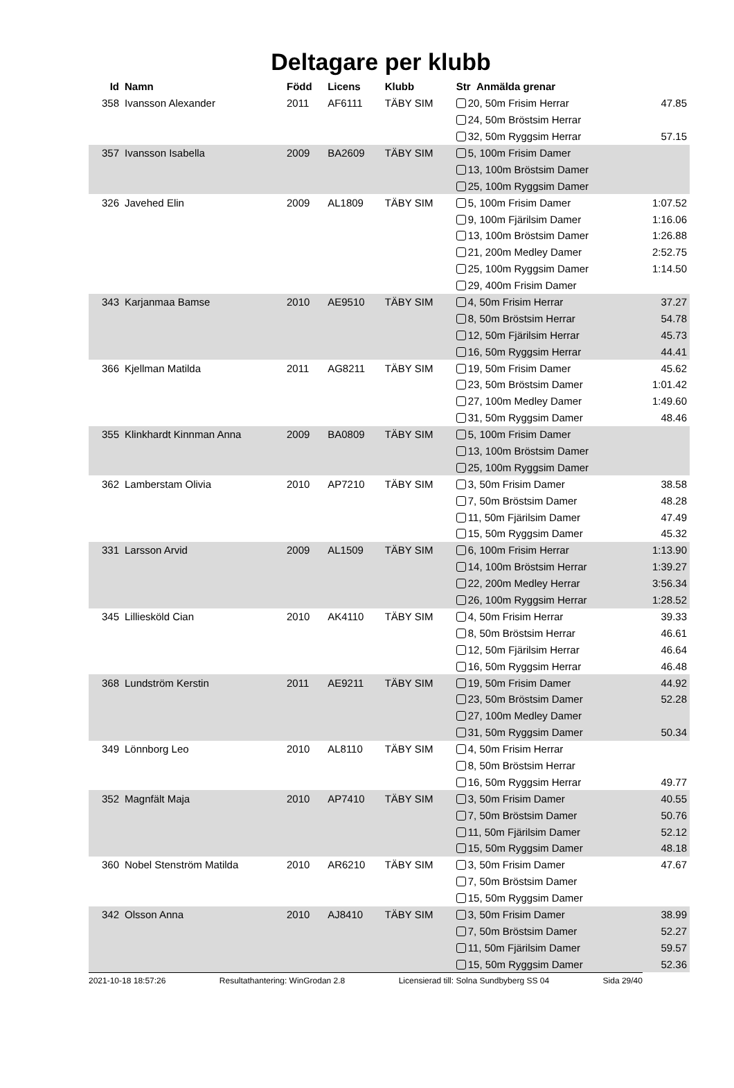Deltagare per klubb
| Id | Namn | Född | Licens | Klubb | Str Anmälda grenar | |
| --- | --- | --- | --- | --- | --- | --- |
| 358 | Ivansson Alexander | 2011 | AF6111 | TÄBY SIM | 20, 50m Frisim Herrar | 47.85 |
| | | | | | 24, 50m Bröstsim Herrar | |
| | | | | | 32, 50m Ryggsim Herrar | 57.15 |
| 357 | Ivansson Isabella | 2009 | BA2609 | TÄBY SIM | 5, 100m Frisim Damer | |
| | | | | | 13, 100m Bröstsim Damer | |
| | | | | | 25, 100m Ryggsim Damer | |
| 326 | Javehed Elin | 2009 | AL1809 | TÄBY SIM | 5, 100m Frisim Damer | 1:07.52 |
| | | | | | 9, 100m Fjärilsim Damer | 1:16.06 |
| | | | | | 13, 100m Bröstsim Damer | 1:26.88 |
| | | | | | 21, 200m Medley Damer | 2:52.75 |
| | | | | | 25, 100m Ryggsim Damer | 1:14.50 |
| | | | | | 29, 400m Frisim Damer | |
| 343 | Karjanmaa Bamse | 2010 | AE9510 | TÄBY SIM | 4, 50m Frisim Herrar | 37.27 |
| | | | | | 8, 50m Bröstsim Herrar | 54.78 |
| | | | | | 12, 50m Fjärilsim Herrar | 45.73 |
| | | | | | 16, 50m Ryggsim Herrar | 44.41 |
| 366 | Kjellman Matilda | 2011 | AG8211 | TÄBY SIM | 19, 50m Frisim Damer | 45.62 |
| | | | | | 23, 50m Bröstsim Damer | 1:01.42 |
| | | | | | 27, 100m Medley Damer | 1:49.60 |
| | | | | | 31, 50m Ryggsim Damer | 48.46 |
| 355 | Klinkhardt Kinnman Anna | 2009 | BA0809 | TÄBY SIM | 5, 100m Frisim Damer | |
| | | | | | 13, 100m Bröstsim Damer | |
| | | | | | 25, 100m Ryggsim Damer | |
| 362 | Lamberstam Olivia | 2010 | AP7210 | TÄBY SIM | 3, 50m Frisim Damer | 38.58 |
| | | | | | 7, 50m Bröstsim Damer | 48.28 |
| | | | | | 11, 50m Fjärilsim Damer | 47.49 |
| | | | | | 15, 50m Ryggsim Damer | 45.32 |
| 331 | Larsson Arvid | 2009 | AL1509 | TÄBY SIM | 6, 100m Frisim Herrar | 1:13.90 |
| | | | | | 14, 100m Bröstsim Herrar | 1:39.27 |
| | | | | | 22, 200m Medley Herrar | 3:56.34 |
| | | | | | 26, 100m Ryggsim Herrar | 1:28.52 |
| 345 | Lilliesköld Cian | 2010 | AK4110 | TÄBY SIM | 4, 50m Frisim Herrar | 39.33 |
| | | | | | 8, 50m Bröstsim Herrar | 46.61 |
| | | | | | 12, 50m Fjärilsim Herrar | 46.64 |
| | | | | | 16, 50m Ryggsim Herrar | 46.48 |
| 368 | Lundström Kerstin | 2011 | AE9211 | TÄBY SIM | 19, 50m Frisim Damer | 44.92 |
| | | | | | 23, 50m Bröstsim Damer | 52.28 |
| | | | | | 27, 100m Medley Damer | |
| | | | | | 31, 50m Ryggsim Damer | 50.34 |
| 349 | Lönnborg Leo | 2010 | AL8110 | TÄBY SIM | 4, 50m Frisim Herrar | |
| | | | | | 8, 50m Bröstsim Herrar | |
| | | | | | 16, 50m Ryggsim Herrar | 49.77 |
| 352 | Magnfält Maja | 2010 | AP7410 | TÄBY SIM | 3, 50m Frisim Damer | 40.55 |
| | | | | | 7, 50m Bröstsim Damer | 50.76 |
| | | | | | 11, 50m Fjärilsim Damer | 52.12 |
| | | | | | 15, 50m Ryggsim Damer | 48.18 |
| 360 | Nobel Stenström Matilda | 2010 | AR6210 | TÄBY SIM | 3, 50m Frisim Damer | 47.67 |
| | | | | | 7, 50m Bröstsim Damer | |
| | | | | | 15, 50m Ryggsim Damer | |
| 342 | Olsson Anna | 2010 | AJ8410 | TÄBY SIM | 3, 50m Frisim Damer | 38.99 |
| | | | | | 7, 50m Bröstsim Damer | 52.27 |
| | | | | | 11, 50m Fjärilsim Damer | 59.57 |
| | | | | | 15, 50m Ryggsim Damer | 52.36 |
2021-10-18 18:57:26 Resultathantering: WinGrodan 2.8 Licensierad till: Solna Sundbyberg SS 04 Sida 29/40